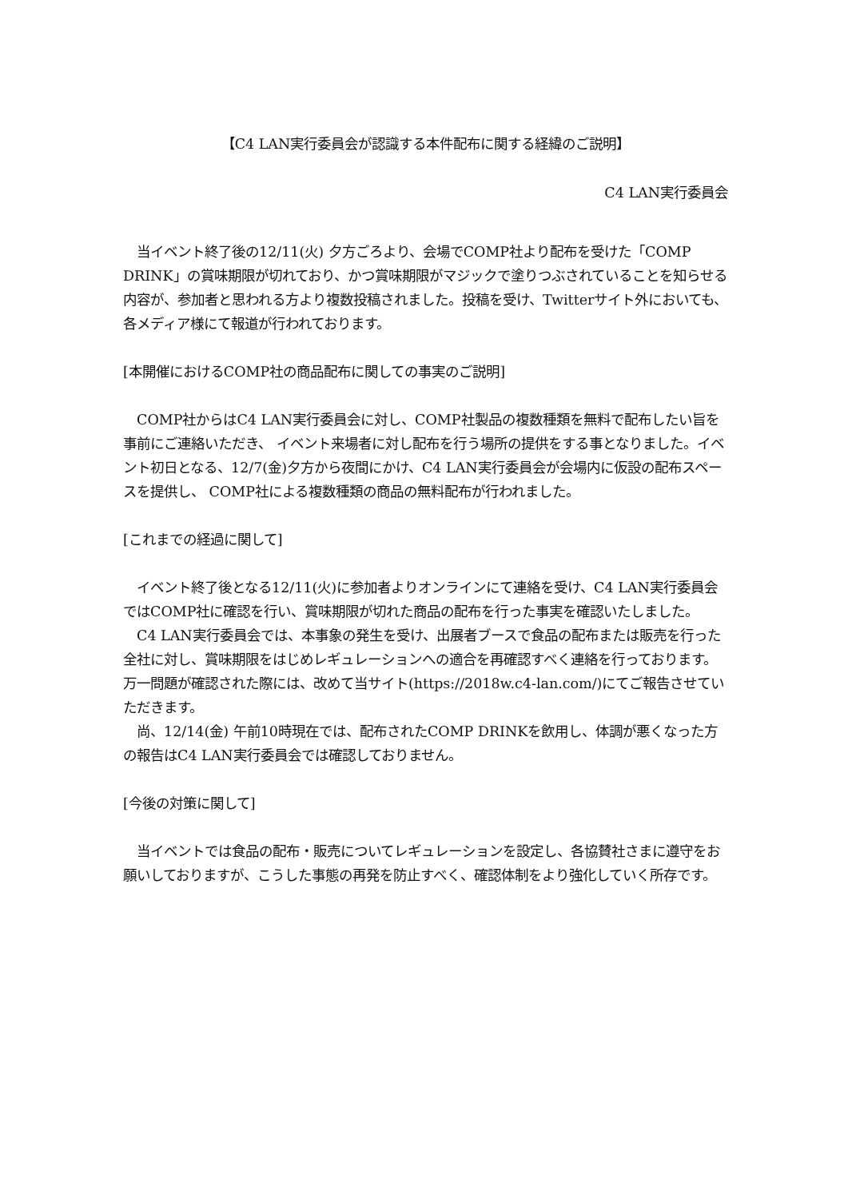【C4 LAN実行委員会が認識する本件配布に関する経緯のご説明】
C4 LAN実行委員会
　当イベント終了後の12/11(火) 夕方ごろより、会場でCOMP社より配布を受けた「COMP DRINK」の賞味期限が切れており、かつ賞味期限がマジックで塗りつぶされていることを知らせる内容が、参加者と思われる方より複数投稿されました。投稿を受け、Twitterサイト外においても、各メディア様にて報道が行われております。
[本開催におけるCOMP社の商品配布に関しての事実のご説明]
　COMP社からはC4 LAN実行委員会に対し、COMP社製品の複数種類を無料で配布したい旨を事前にご連絡いただき、 イベント来場者に対し配布を行う場所の提供をする事となりました。イベント初日となる、12/7(金)夕方から夜間にかけ、C4 LAN実行委員会が会場内に仮設の配布スペースを提供し、 COMP社による複数種類の商品の無料配布が行われました。
[これまでの経過に関して]
　イベント終了後となる12/11(火)に参加者よりオンラインにて連絡を受け、C4 LAN実行委員会ではCOMP社に確認を行い、賞味期限が切れた商品の配布を行った事実を確認いたしました。
　C4 LAN実行委員会では、本事象の発生を受け、出展者ブースで食品の配布または販売を行った全社に対し、賞味期限をはじめレギュレーションへの適合を再確認すべく連絡を行っております。万一問題が確認された際には、改めて当サイト(https://2018w.c4-lan.com/)にてご報告させていただきます。
　尚、12/14(金) 午前10時現在では、配布されたCOMP DRINKを飲用し、体調が悪くなった方の報告はC4 LAN実行委員会では確認しておりません。
[今後の対策に関して]
　当イベントでは食品の配布・販売についてレギュレーションを設定し、各協賛社さまに遵守をお願いしておりますが、こうした事態の再発を防止すべく、確認体制をより強化していく所存です。